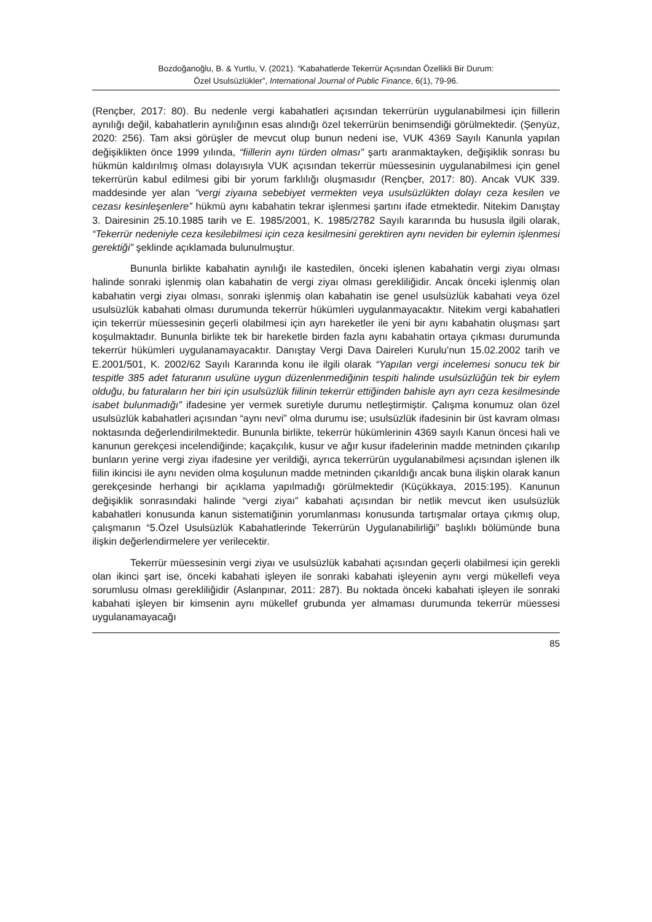Bozdoğanoğlu, B. & Yurtlu, V. (2021). “Kabahatlerde Tekerrür Açısından Özellikli Bir Durum:
Özel Usulsüzlükler”, International Journal of Public Finance, 6(1), 79-96.
(Rençber, 2017: 80). Bu nedenle vergi kabahatleri açısından tekerrürün uygulanabilmesi için fiillerin aynılığı değil, kabahatlerin aynılığının esas alındığı özel tekerrürün benimsendiği görülmektedir. (Şenyüz, 2020: 256). Tam aksi görüşler de mevcut olup bunun nedeni ise, VUK 4369 Sayılı Kanunla yapılan değişiklikten önce 1999 yılında, “fiillerin aynı türden olması” şartı aranmaktayken, değişiklik sonrası bu hükmün kaldırılmış olması dolayısıyla VUK açısından tekerrür müessesinin uygulanabilmesi için genel tekerrürün kabul edilmesi gibi bir yorum farklılığı oluşmasıdır (Rençber, 2017: 80). Ancak VUK 339. maddesinde yer alan “vergi ziyaına sebebiyet vermekten veya usulsüzlükten dolayı ceza kesilen ve cezası kesinleşenlere” hükmü aynı kabahatin tekrar işlenmesi şartını ifade etmektedir. Nitekim Danıştay 3. Dairesinin 25.10.1985 tarih ve E. 1985/2001, K. 1985/2782 Sayılı kararında bu hususla ilgili olarak, “Tekerrür nedeniyle ceza kesilebilmesi için ceza kesilmesini gerektiren aynı neviden bir eylemin işlenmesi gerektiği” şeklinde açıklamada bulunulmuştur.
Bununla birlikte kabahatin aynılığı ile kastedilen, önceki işlenen kabahatin vergi ziyaı olması halinde sonraki işlenmiş olan kabahatin de vergi ziyaı olması gerekliliğidir. Ancak önceki işlenmiş olan kabahatin vergi ziyaı olması, sonraki işlenmiş olan kabahatin ise genel usulsüzlük kabahati veya özel usulsüzlük kabahati olması durumunda tekerrür hükümleri uygulanmayacaktır. Nitekim vergi kabahatleri için tekerrür müessesinin geçerli olabilmesi için ayrı hareketler ile yeni bir aynı kabahatin oluşması şart koşulmaktadır. Bununla birlikte tek bir hareketle birden fazla aynı kabahatin ortaya çıkması durumunda tekerrür hükümleri uygulanamayacaktır. Danıştay Vergi Dava Daireleri Kurulu’nun 15.02.2002 tarih ve E.2001/501, K. 2002/62 Sayılı Kararında konu ile ilgili olarak “Yapılan vergi incelemesi sonucu tek bir tespitle 385 adet faturanın usulüne uygun düzenlenmediğinin tespiti halinde usulsüzlüğün tek bir eylem olduğu, bu faturaların her biri için usulsüzlük fiilinin tekerrür ettiğinden bahisle ayrı ayrı ceza kesilmesinde isabet bulunmadığı” ifadesine yer vermek suretiyle durumu netleştirmiştir. Çalışma konumuz olan özel usulsüzlük kabahatleri açısından “aynı nevi” olma durumu ise; usulsüzlük ifadesinin bir üst kavram olması noktasında değerlendirilmektedir. Bununla birlikte, tekerrür hükümlerinin 4369 sayılı Kanun öncesi hali ve kanunun gerekçesi incelendiğinde; kaçakçılık, kusur ve ağır kusur ifadelerinin madde metninden çıkarılıp bunların yerine vergi ziyaı ifadesine yer verildiği, ayrıca tekerrürün uygulanabilmesi açısından işlenen ilk fiilin ikincisi ile aynı neviden olma koşulunun madde metninden çıkarıldığı ancak buna ilişkin olarak kanun gerekçesinde herhangi bir açıklama yapılmadığı görülmektedir (Küçükkaya, 2015:195). Kanunun değişiklik sonrasındaki halinde “vergi ziyaı” kabahati açısından bir netlik mevcut iken usulsüzlük kabahatleri konusunda kanun sistematiğinin yorumlanması konusunda tartışmalar ortaya çıkmış olup, çalışmanın “5.Özel Usulsüzlük Kabahatlerinde Tekerrürün Uygulanabilirliği” başlıklı bölümünde buna ilişkin değerlendirmelere yer verilecektir.
Tekerrür müessesinin vergi ziyaı ve usulsüzlük kabahati açısından geçerli olabilmesi için gerekli olan ikinci şart ise, önceki kabahati işleyen ile sonraki kabahati işleyenin aynı vergi mükellefi veya sorumlusu olması gerekliliğidir (Aslanpınar, 2011: 287). Bu noktada önceki kabahati işleyen ile sonraki kabahati işleyen bir kimsenin aynı mükellef grubunda yer almaması durumunda tekerrür müessesi uygulanamayacağı
85